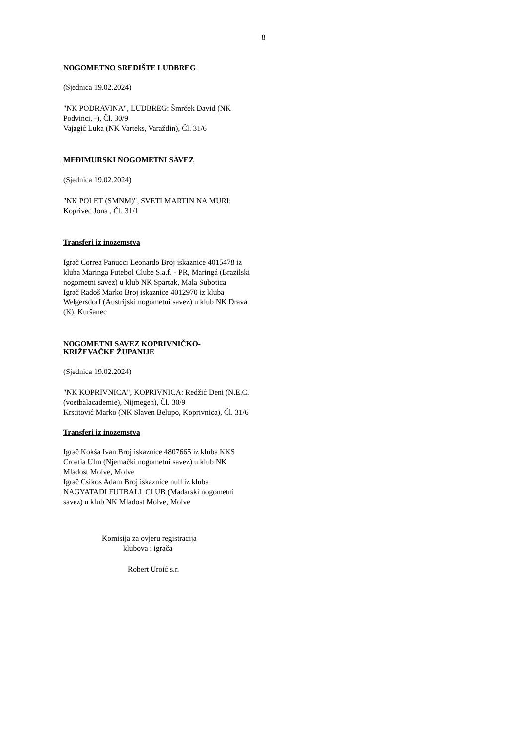8
NOGOMETNO SREDIŠTE LUDBREG
(Sjednica 19.02.2024)
"NK PODRAVINA", LUDBREG: Šmrček David (NK Podvinci, -), Čl. 30/9
Vajagić Luka (NK Varteks, Varaždin), Čl. 31/6
MEĐIMURSKI NOGOMETNI SAVEZ
(Sjednica 19.02.2024)
"NK POLET (SMNM)", SVETI MARTIN NA MURI: Koprivec Jona , Čl. 31/1
Transferi iz inozemstva
Igrač Correa Panucci Leonardo Broj iskaznice 4015478 iz kluba Maringa Futebol Clube S.a.f. - PR, Maringá (Brazilski nogometni savez) u klub NK Spartak, Mala Subotica
Igrač Radoš Marko Broj iskaznice 4012970 iz kluba Welgersdorf (Austrijski nogometni savez) u klub NK Drava (K), Kuršanec
NOGOMETNI SAVEZ KOPRIVNIČKO-KRIŽEVAČKE ŽUPANIJE
(Sjednica 19.02.2024)
"NK KOPRIVNICA", KOPRIVNICA: Redžić Deni (N.E.C. (voetbalacademie), Nijmegen), Čl. 30/9
Krstitović Marko (NK Slaven Belupo, Koprivnica), Čl. 31/6
Transferi iz inozemstva
Igrač Kokša Ivan Broj iskaznice 4807665 iz kluba KKS Croatia Ulm (Njemački nogometni savez) u klub NK Mladost Molve, Molve
Igrač Csikos Adam Broj iskaznice null iz kluba NAGYATADI FUTBALL CLUB (Mađarski nogometni savez) u klub NK Mladost Molve, Molve
Komisija za ovjeru registracija
klubova i igrača
Robert Uroić s.r.